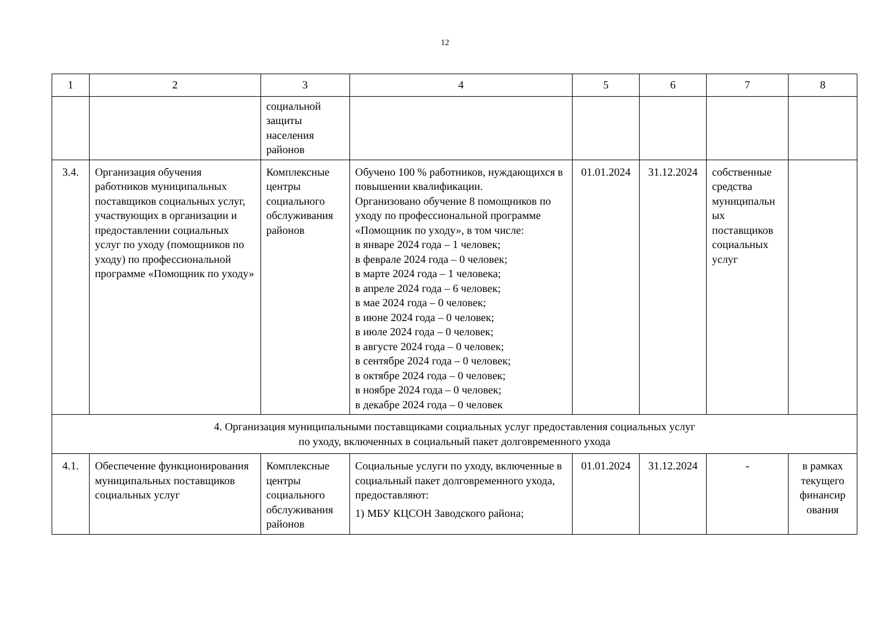12
| 1 | 2 | 3 | 4 | 5 | 6 | 7 | 8 |
| --- | --- | --- | --- | --- | --- | --- | --- |
| | | социальной защиты населения районов | | | | | |
| 3.4. | Организация обучения работников муниципальных поставщиков социальных услуг, участвующих в организации и предоставлении социальных услуг по уходу (помощников по уходу) по профессиональной программе «Помощник по уходу» | Комплексные центры социального обслуживания районов | Обучено 100 % работников, нуждающихся в повышении квалификации. Организовано обучение 8 помощников по уходу по профессиональной программе «Помощник по уходу», в том числе: в январе 2024 года – 1 человек; в феврале 2024 года – 0 человек; в марте 2024 года – 1 человека; в апреле 2024 года – 6 человек; в мае 2024 года – 0 человек; в июне 2024 года – 0 человек; в июле 2024 года – 0 человек; в августе 2024 года – 0 человек; в сентябре 2024 года – 0 человек; в октябре 2024 года – 0 человек; в ноябре 2024 года – 0 человек; в декабре 2024 года – 0 человек | 01.01.2024 | 31.12.2024 | собственные средства муниципальн ых поставщиков социальных услуг | |
| 4. Организация муниципальными поставщиками социальных услуг предоставления социальных услуг по уходу, включенных в социальный пакет долговременного ухода | | | | | | | |
| 4.1. | Обеспечение функционирования муниципальных поставщиков социальных услуг | Комплексные центры социального обслуживания районов | Социальные услуги по уходу, включенные в социальный пакет долговременного ухода, предоставляют: 1) МБУ КЦСОН Заводского района; | 01.01.2024 | 31.12.2024 | - | в рамках текущего финансир ования |